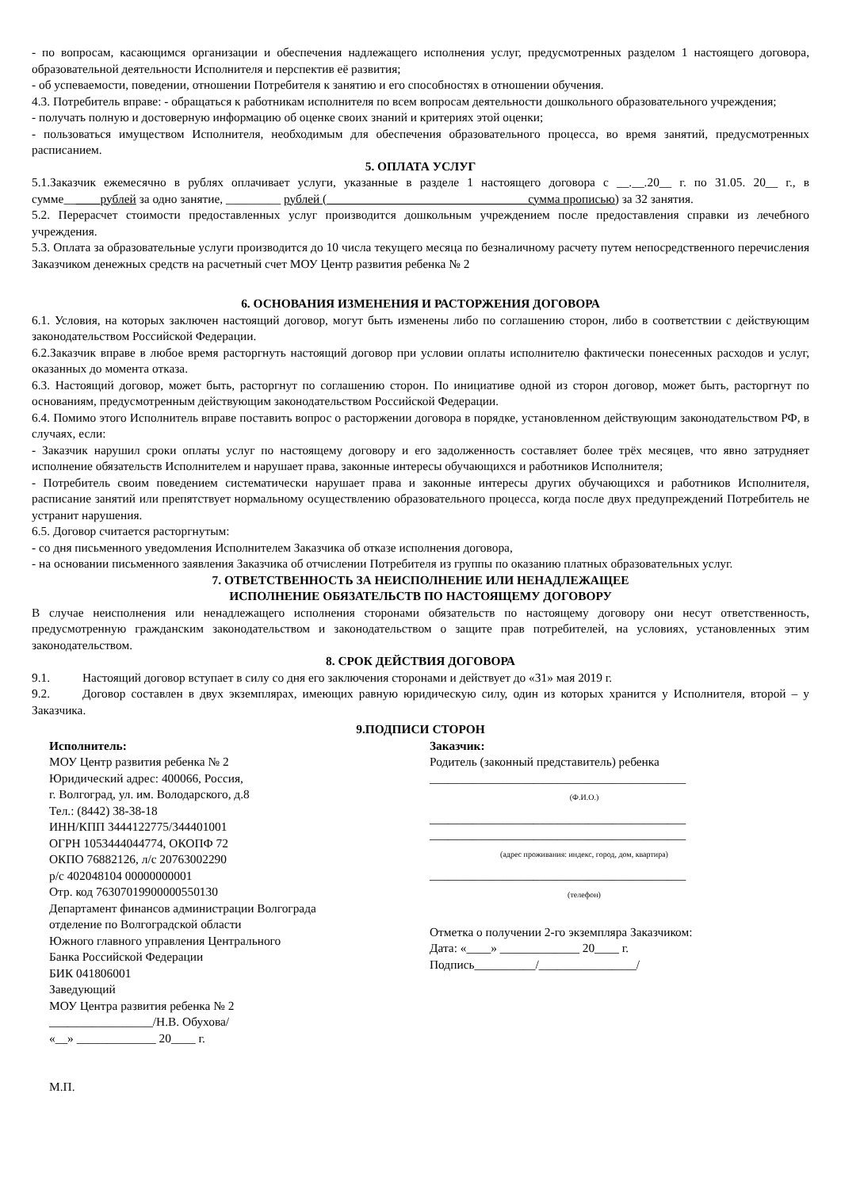- по вопросам, касающимся организации и обеспечения надлежащего исполнения услуг, предусмотренных разделом 1 настоящего договора, образовательной деятельности Исполнителя и перспектив её развития;
- об успеваемости, поведении, отношении Потребителя к занятию и его способностях в отношении обучения.
4.3. Потребитель вправе: - обращаться к работникам исполнителя по всем вопросам деятельности дошкольного образовательного учреждения;
- получать полную и достоверную информацию об оценке своих знаний и критериях этой оценки;
- пользоваться имуществом Исполнителя, необходимым для обеспечения образовательного процесса, во время занятий, предусмотренных расписанием.
5. ОПЛАТА УСЛУГ
5.1.Заказчик ежемесячно в рублях оплачивает услуги, указанные в разделе 1 настоящего договора с __.__.20__ г. по 31.05. 20__ г., в сумме______рублей за одно занятие, _________ рублей (_________________________________сумма прописью) за 32 занятия.
5.2. Перерасчет стоимости предоставленных услуг производится дошкольным учреждением после предоставления справки из лечебного учреждения.
5.3. Оплата за образовательные услуги производится до 10 числа текущего месяца по безналичному расчету путем непосредственного перечисления Заказчиком денежных средств на расчетный счет МОУ Центр развития ребенка № 2
6. ОСНОВАНИЯ ИЗМЕНЕНИЯ И РАСТОРЖЕНИЯ ДОГОВОРА
6.1. Условия, на которых заключен настоящий договор, могут быть изменены либо по соглашению сторон, либо в соответствии с действующим законодательством Российской Федерации.
6.2.Заказчик вправе в любое время расторгнуть настоящий договор при условии оплаты исполнителю фактически понесенных расходов и услуг, оказанных до момента отказа.
6.3. Настоящий договор, может быть, расторгнут по соглашению сторон. По инициативе одной из сторон договор, может быть, расторгнут по основаниям, предусмотренным действующим законодательством Российской Федерации.
6.4. Помимо этого Исполнитель вправе поставить вопрос о расторжении договора в порядке, установленном действующим законодательством РФ, в случаях, если:
- Заказчик нарушил сроки оплаты услуг по настоящему договору и его задолженность составляет более трёх месяцев, что явно затрудняет исполнение обязательств Исполнителем и нарушает права, законные интересы обучающихся и работников Исполнителя;
- Потребитель своим поведением систематически нарушает права и законные интересы других обучающихся и работников Исполнителя, расписание занятий или препятствует нормальному осуществлению образовательного процесса, когда после двух предупреждений Потребитель не устранит нарушения.
6.5. Договор считается расторгнутым:
- со дня письменного уведомления Исполнителем Заказчика об отказе исполнения договора,
- на основании письменного заявления Заказчика об отчислении Потребителя из группы по оказанию платных образовательных услуг.
7. ОТВЕТСТВЕННОСТЬ ЗА НЕИСПОЛНЕНИЕ ИЛИ НЕНАДЛЕЖАЩЕЕ
ИСПОЛНЕНИЕ ОБЯЗАТЕЛЬСТВ ПО НАСТОЯЩЕМУ ДОГОВОРУ
В случае неисполнения или ненадлежащего исполнения сторонами обязательств по настоящему договору они несут ответственность, предусмотренную гражданским законодательством и законодательством о защите прав потребителей, на условиях, установленных этим законодательством.
8. СРОК ДЕЙСТВИЯ ДОГОВОРА
9.1. Настоящий договор вступает в силу со дня его заключения сторонами и действует до «31» мая 2019 г.
9.2. Договор составлен в двух экземплярах, имеющих равную юридическую силу, один из которых хранится у Исполнителя, второй – у Заказчика.
9.ПОДПИСИ СТОРОН
Исполнитель:
МОУ Центр развития ребенка № 2
Юридический адрес: 400066, Россия,
г. Волгоград, ул. им. Володарского, д.8
Тел.: (8442) 38-38-18
ИНН/КПП 3444122775/344401001
ОГРН 1053444044774, ОКОПФ 72
ОКПО 76882126, л/с 20763002290
р/с 402048104 00000000001
Отр. код 76307019900000550130
Департамент финансов администрации Волгограда
отделение по Волгоградской области
Южного главного управления Центрального
Банка Российской Федерации
БИК 041806001
Заведующий
МОУ Центра развития ребенка № 2
_________________/Н.В. Обухова/
«__» _____________ 20____ г.
М.П.
Заказчик:
Родитель (законный представитель) ребенка
__________________________________________
(Ф.И.О.)
__________________________________________
__________________________________________
(адрес проживания: индекс, город, дом, квартира)
__________________________________________
(телефон)
Отметка о получении 2-го экземпляра Заказчиком:
Дата: «____» _____________ 20____ г.
Подпись__________/________________/